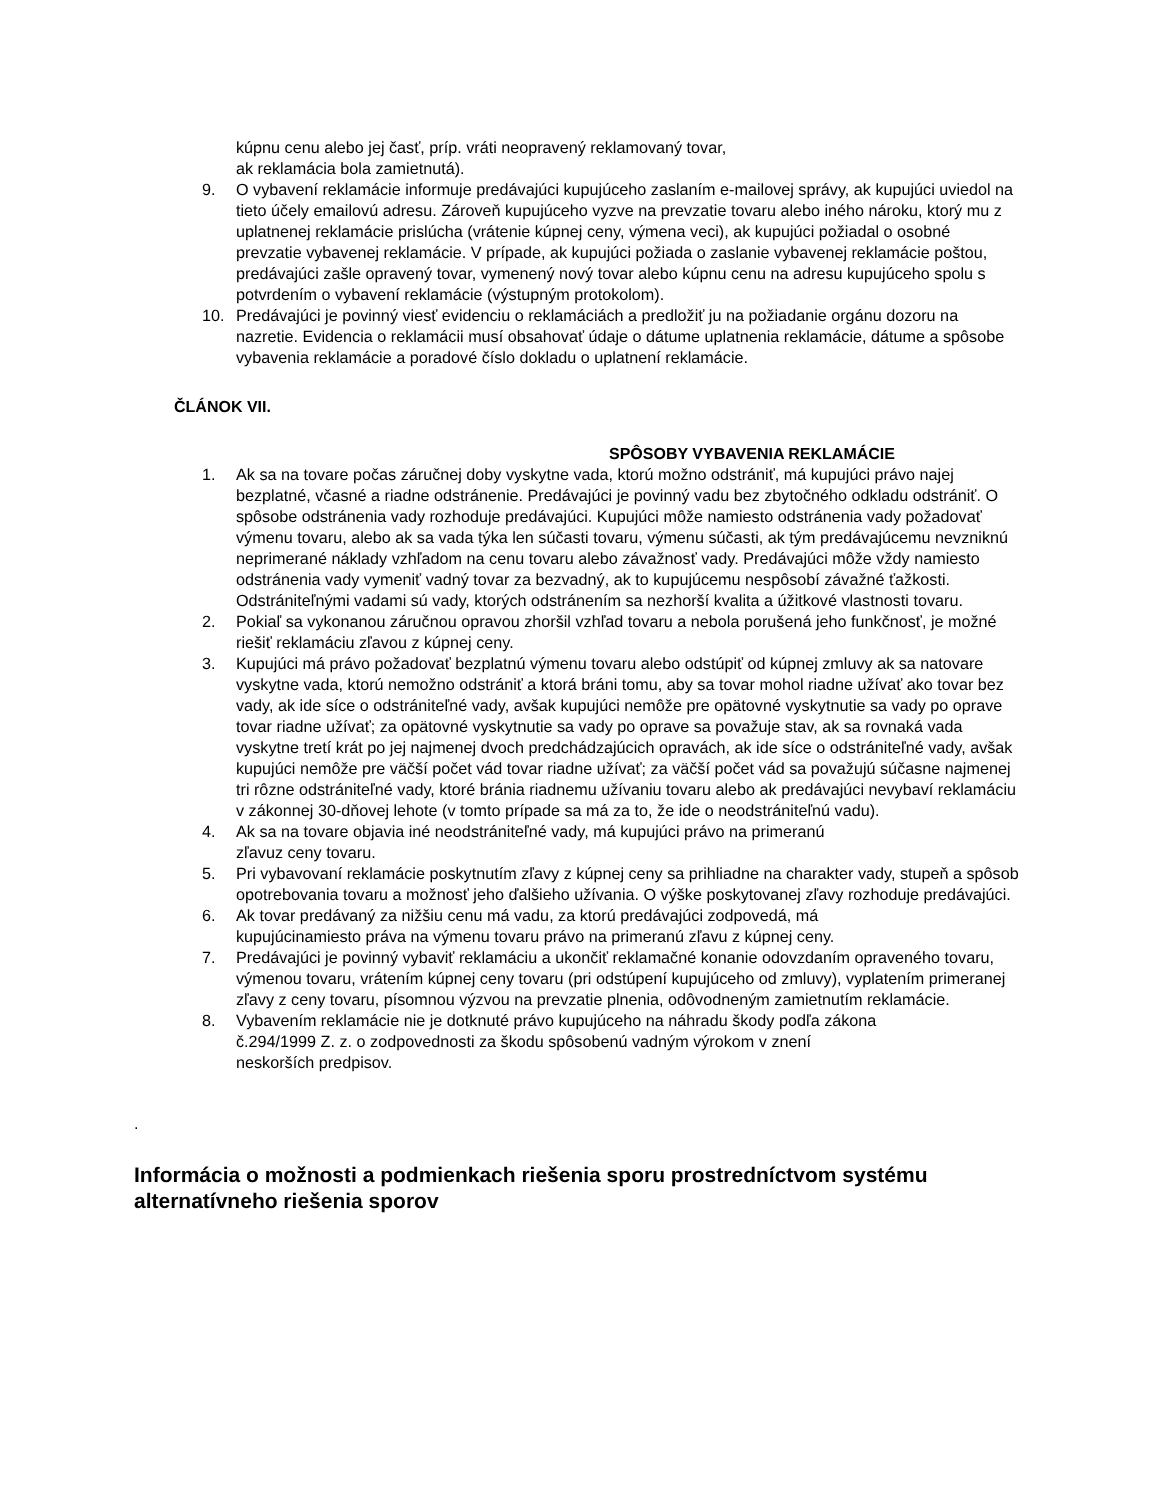kúpnu cenu alebo jej časť, príp. vráti neopravený reklamovaný tovar,
ak reklamácia bola zamietnutá).
9. O vybavení reklamácie informuje predávajúci kupujúceho zaslaním e-mailovej správy, ak kupujúci uviedol na tieto účely emailovú adresu. Zároveň kupujúceho vyzve na prevzatie tovaru alebo iného nároku, ktorý mu z uplatnenej reklamácie prislúcha (vrátenie kúpnej ceny, výmena veci), ak kupujúci požiadal o osobné prevzatie vybavenej reklamácie. V prípade, ak kupujúci požiada o zaslanie vybavenej reklamácie poštou, predávajúci zašle opravený tovar, vymenený nový tovar alebo kúpnu cenu na adresu kupujúceho spolu s potvrdením o vybavení reklamácie (výstupným protokolom).
10. Predávajúci je povinný viesť evidenciu o reklamáciách a predložiť ju na požiadanie orgánu dozoru na nazretie. Evidencia o reklamácii musí obsahovať údaje o dátume uplatnenia reklamácie, dátume a spôsobe vybavenia reklamácie a poradové číslo dokladu o uplatnení reklamácie.
ČLÁNOK VII.
SPÔSOBY VYBAVENIA REKLAMÁCIE
1. Ak sa na tovare počas záručnej doby vyskytne vada, ktorú možno odstrániť, má kupujúci právo najej bezplatné, včasné a riadne odstránenie. Predávajúci je povinný vadu bez zbytočného odkladu odstrániť. O spôsobe odstránenia vady rozhoduje predávajúci. Kupujúci môže namiesto odstránenia vady požadovať výmenu tovaru, alebo ak sa vada týka len súčasti tovaru, výmenu súčasti, ak tým predávajúcemu nevzniknú neprimerané náklady vzhľadom na cenu tovaru alebo závažnosť vady. Predávajúci môže vždy namiesto odstránenia vady vymeniť vadný tovar za bezvadný, ak to kupujúcemu nespôsobí závažné ťažkosti. Odstrániteľnými vadami sú vady, ktorých odstránením sa nezhorší kvalita a úžitkové vlastnosti tovaru.
2. Pokiaľ sa vykonanou záručnou opravou zhoršil vzhľad tovaru a nebola porušená jeho funkčnosť, je možné riešiť reklamáciu zľavou z kúpnej ceny.
3. Kupujúci má právo požadovať bezplatnú výmenu tovaru alebo odstúpiť od kúpnej zmluvy ak sa natovare vyskytne vada, ktorú nemožno odstrániť a ktorá bráni tomu, aby sa tovar mohol riadne užívať ako tovar bez vady, ak ide síce o odstrániteľné vady, avšak kupujúci nemôže pre opätovné vyskytnutie sa vady po oprave tovar riadne užívať; za opätovné vyskytnutie sa vady po oprave sa považuje stav, ak sa rovnaká vada vyskytne tretí krát po jej najmenej dvoch predchádzajúcich opravách, ak ide síce o odstrániteľné vady, avšak kupujúci nemôže pre väčší počet vád tovar riadne užívať; za väčší počet vád sa považujú súčasne najmenej tri rôzne odstrániteľné vady, ktoré bránia riadnemu užívaniu tovaru alebo ak predávajúci nevybaví reklamáciu v zákonnej 30-dňovej lehote (v tomto prípade sa má za to, že ide o neodstrániteľnú vadu).
4. Ak sa na tovare objavia iné neodstrániteľné vady, má kupujúci právo na primeranú
zľavuz ceny tovaru.
5. Pri vybavovaní reklamácie poskytnutím zľavy z kúpnej ceny sa prihliadne na charakter vady, stupeň a spôsob opotrebovania tovaru a možnosť jeho ďalšieho užívania. O výške poskytovanej zľavy rozhoduje predávajúci.
6. Ak tovar predávaný za nižšiu cenu má vadu, za ktorú predávajúci zodpovedá, má
kupujúcinamiesto práva na výmenu tovaru právo na primeranú zľavu z kúpnej ceny.
7. Predávajúci je povinný vybaviť reklamáciu a ukončiť reklamačné konanie odovzdaním opraveného tovaru, výmenou tovaru, vrátením kúpnej ceny tovaru (pri odstúpení kupujúceho od zmluvy), vyplatením primeranej zľavy z ceny tovaru, písomnou výzvou na prevzatie plnenia, odôvodneným zamietnutím reklamácie.
8. Vybavením reklamácie nie je dotknuté právo kupujúceho na náhradu škody podľa zákona
č.294/1999 Z. z. o zodpovednosti za škodu spôsobenú vadným výrokom v znení
neskorších predpisov.
.
Informácia o možnosti a podmienkach riešenia sporu prostredníctvom systému alternatívneho riešenia sporov